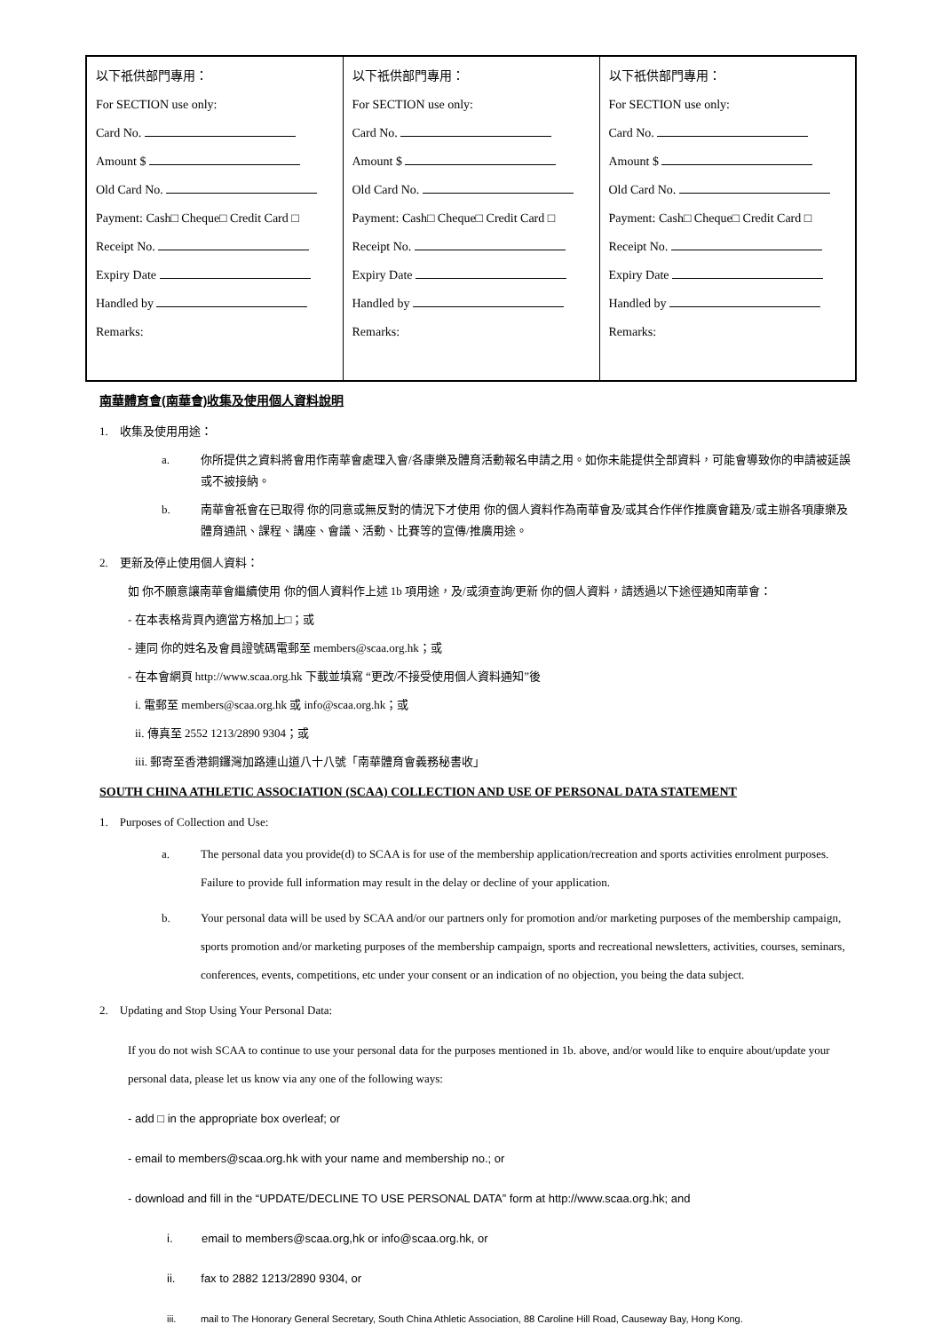| 以下祇供部門專用： For SECTION use only: Card No. Amount $ Old Card No. Payment: Cash□ Cheque□ Credit Card □ Receipt No. Expiry Date Handled by Remarks: | 以下祇供部門專用： For SECTION use only: Card No. Amount $ Old Card No. Payment: Cash□ Cheque□ Credit Card □ Receipt No. Expiry Date Handled by Remarks: | 以下祇供部門專用： For SECTION use only: Card No. Amount $ Old Card No. Payment: Cash□ Cheque□ Credit Card □ Receipt No. Expiry Date Handled by Remarks: |
南華體育會(南華會)收集及使用個人資料說明
1. 收集及使用用途：
a. 你所提供之資料將會用作南華會處理入會/各康樂及體育活動報名申請之用。如你未能提供全部資料，可能會導致你的申請被延誤或不被接納。
b. 南華會祇會在已取得 你的同意或無反對的情況下才使用 你的個人資料作為南華會及/或其合作伴作推廣會籍及/或主辦各項康樂及體育通訊、課程、講座、會議、活動、比賽等的宣傳/推廣用途。
2. 更新及停止使用個人資料：
如 你不願意讓南華會繼續使用 你的個人資料作上述 1b 項用途，及/或須查詢/更新 你的個人資料，請透過以下途徑通知南華會：
- 在本表格背頁內適當方格加上□；或
- 連同 你的姓名及會員證號碼電郵至 members@scaa.org.hk；或
- 在本會網頁 http://www.scaa.org.hk 下載並填寫 “更改/不接受使用個人資料通知”後
i. 電郵至 members@scaa.org.hk 或 info@scaa.org.hk；或
ii. 傳真至 2552 1213/2890 9304；或
iii. 郵寄至香港銅鑼灣加路連山道八十八號「南華體育會義務秘書收」
SOUTH CHINA ATHLETIC ASSOCIATION (SCAA) COLLECTION AND USE OF PERSONAL DATA STATEMENT
1. Purposes of Collection and Use:
a. The personal data you provide(d) to SCAA is for use of the membership application/recreation and sports activities enrolment purposes. Failure to provide full information may result in the delay or decline of your application.
b. Your personal data will be used by SCAA and/or our partners only for promotion and/or marketing purposes of the membership campaign, sports promotion and/or marketing purposes of the membership campaign, sports and recreational newsletters, activities, courses, seminars, conferences, events, competitions, etc under your consent or an indication of no objection, you being the data subject.
2. Updating and Stop Using Your Personal Data:
If you do not wish SCAA to continue to use your personal data for the purposes mentioned in 1b. above, and/or would like to enquire about/update your personal data, please let us know via any one of the following ways:
- add □ in the appropriate box overleaf; or
- email to members@scaa.org.hk with your name and membership no.; or
- download and fill in the “UPDATE/DECLINE TO USE PERSONAL DATA” form at http://www.scaa.org.hk; and
i. email to members@scaa.org,hk or info@scaa.org.hk, or
ii. fax to 2882 1213/2890 9304, or
iii. mail to The Honorary General Secretary, South China Athletic Association, 88 Caroline Hill Road, Causeway Bay, Hong Kong.